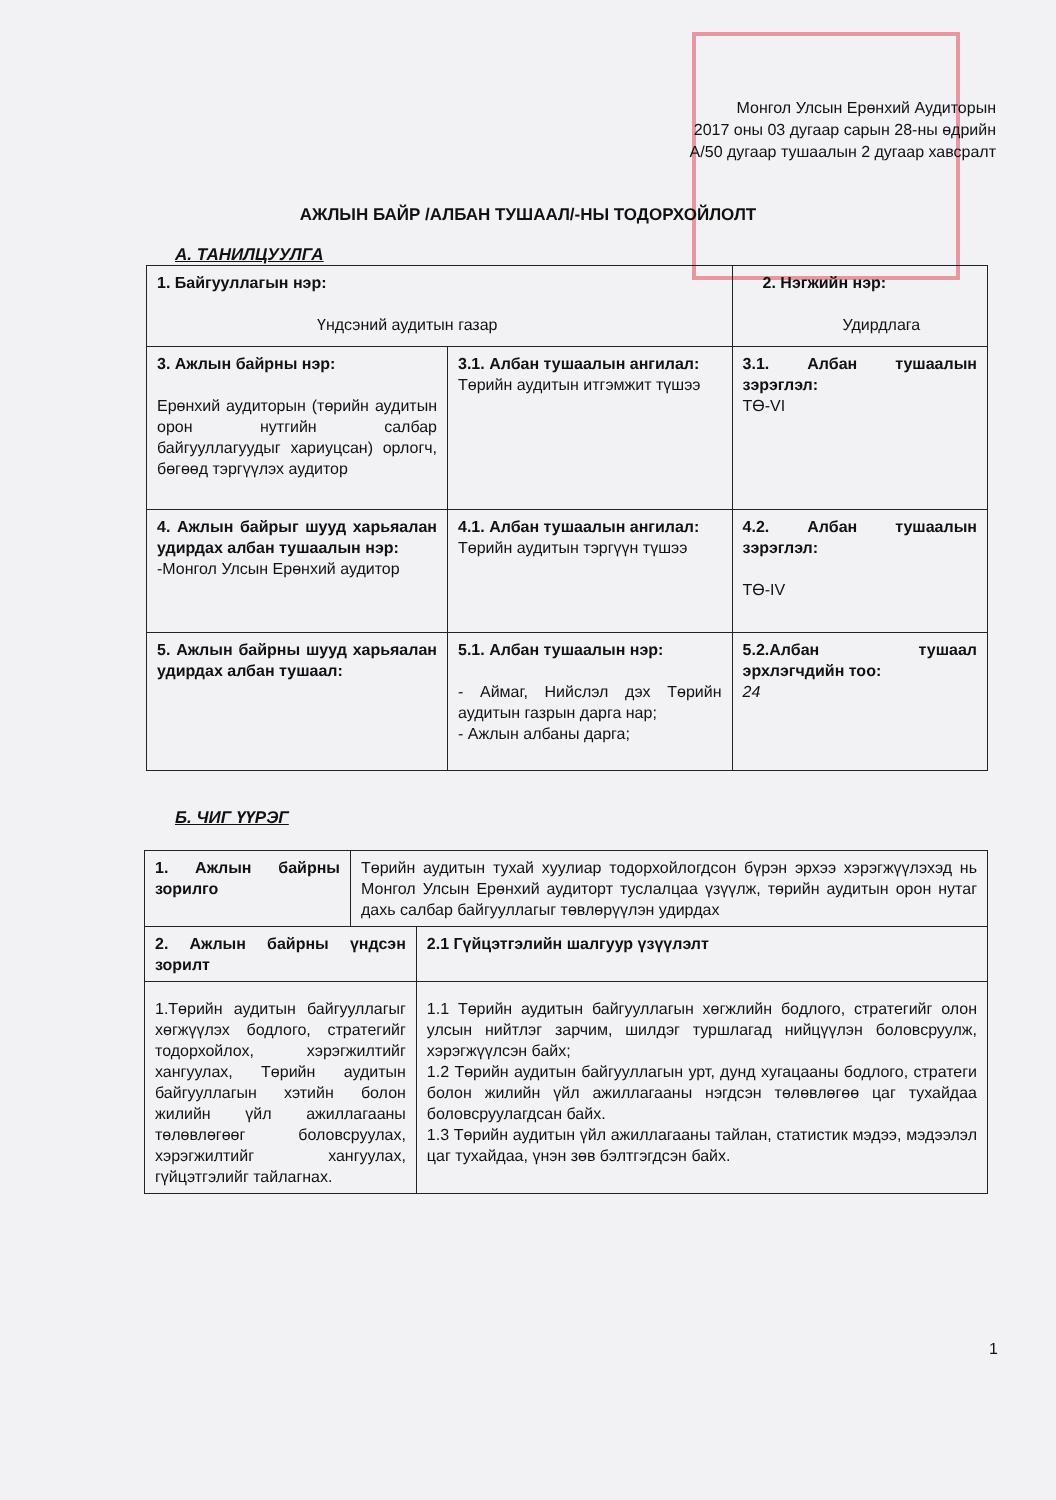Монгол Улсын Ерөнхий Аудиторын
2017 оны 03 дугаар сарын 28-ны өдрийн
А/50 дугаар тушаалын 2 дугаар хавсралт
АЖЛЫН БАЙР /АЛБАН ТУШААЛ/-НЫ ТОДОРХОЙЛОЛТ
А. ТАНИЛЦУУЛГА
| 1. Байгууллагын нэр: Үндсэний аудитын газар | | 2. Нэгжийн нэр: Удирдлага | |
| 3. Ажлын байрны нэр: Ерөнхий аудиторын (төрийн аудитын орон нутгийн салбар байгууллагуудыг хариуцсан) орлогч, бөгөөд тэргүүлэх аудитор | 3.1. Албан тушаалын ангилал: Төрийн аудитын итгэмжит түшээ | | 3.1. Албан тушаалын зэрэглэл: ТӨ-VI |
| 4. Ажлын байрыг шууд харьяалан удирдах албан тушаалын нэр: -Монгол Улсын Ерөнхий аудитор | 4.1. Албан тушаалын ангилал: Төрийн аудитын тэргүүн түшээ | | 4.2. Албан тушаалын зэрэглэл: ТӨ-IV |
| 5. Ажлын байрны шууд харьяалан удирдах албан тушаал: | 5.1. Албан тушаалын нэр: - Аймаг, Нийслэл дэх Төрийн аудитын газрын дарга нар; - Ажлын албаны дарга; | | 5.2.Албан тушаал эрхлэгчдийн тоо: 24 |
Б. ЧИГ ҮҮРЭГ
| 1. Ажлын байрны зорилго | Төрийн аудитын тухай хуулиар тодорхойлогдсон бүрэн эрхээ хэрэгжүүлэхэд нь Монгол Улсын Ерөнхий аудиторт туслалцаа үзүүлж, төрийн аудитын орон нутаг дахь салбар байгууллагыг төвлөрүүлэн удирдах | |
| 2. Ажлын байрны үндсэн зорилт | | 2.1 Гүйцэтгэлийн шалгуур үзүүлэлт |
| 1.Төрийн аудитын байгууллагыг хөгжүүлэх бодлого, стратегийг тодорхойлох, хэрэгжилтийг хангуулах, Төрийн аудитын байгууллагын хэтийн болон жилийн үйл ажиллагааны төлөвлөгөөг боловсруулах, хэрэгжилтийг хангуулах, гүйцэтгэлийг тайлагнах. | | 1.1 Төрийн аудитын байгууллагын хөгжлийн бодлого, стратегийг олон улсын нийтлэг зарчим, шилдэг туршлагад нийцүүлэн боловсруулж, хэрэгжүүлсэн байх; 1.2 Төрийн аудитын байгууллагын урт, дунд хугацааны бодлого, стратеги болон жилийн үйл ажиллагааны нэгдсэн төлөвлөгөө цаг тухайдаа боловсруулагдсан байх. 1.3 Төрийн аудитын үйл ажиллагааны тайлан, статистик мэдээ, мэдээлэл цаг тухайдаа, үнэн зөв бэлтгэгдсэн байх. |
1